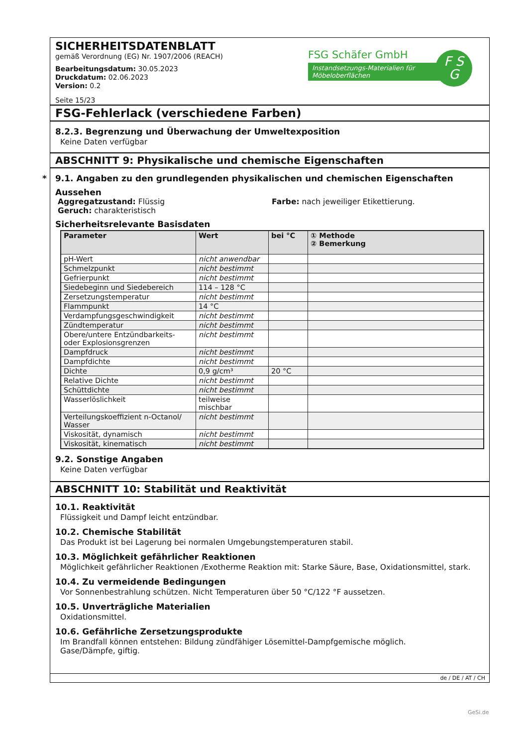SICHERHEITSDATENBLATT
gemäß Verordnung (EG) Nr. 1907/2006 (REACH)
Bearbeitungsdatum: 30.05.2023
Druckdatum: 02.06.2023
Version: 0.2
Seite 15/23
FSG Schäfer GmbH
Instandsetzungs-Materialien für Möbeloberflächen
F S
G
FSG-Fehlerlack (verschiedene Farben)
8.2.3. Begrenzung und Überwachung der Umweltexposition
Keine Daten verfügbar
ABSCHNITT 9: Physikalische und chemische Eigenschaften
* 9.1. Angaben zu den grundlegenden physikalischen und chemischen Eigenschaften
Aussehen
Aggregatzustand: Flüssig
Geruch: charakteristisch
Farbe: nach jeweiliger Etikettierung.
Sicherheitsrelevante Basisdaten
| Parameter | Wert | bei °C | ① Methode ② Bemerkung |
| --- | --- | --- | --- |
| pH-Wert | nicht anwendbar | | |
| Schmelzpunkt | nicht bestimmt | | |
| Gefrierpunkt | nicht bestimmt | | |
| Siedebeginn und Siedebereich | 114 – 128 °C | | |
| Zersetzungstemperatur | nicht bestimmt | | |
| Flammpunkt | 14 °C | | |
| Verdampfungsgeschwindigkeit | nicht bestimmt | | |
| Zündtemperatur | nicht bestimmt | | |
| Obere/untere Entzündbarkeits- oder Explosionsgrenzen | nicht bestimmt | | |
| Dampfdruck | nicht bestimmt | | |
| Dampfdichte | nicht bestimmt | | |
| Dichte | 0,9 g/cm³ | 20 °C | |
| Relative Dichte | nicht bestimmt | | |
| Schüttdichte | nicht bestimmt | | |
| Wasserlöslichkeit | teilweise mischbar | | |
| Verteilungskoeffizient n-Octanol/ Wasser | nicht bestimmt | | |
| Viskosität, dynamisch | nicht bestimmt | | |
| Viskosität, kinematisch | nicht bestimmt | | |
9.2. Sonstige Angaben
Keine Daten verfügbar
ABSCHNITT 10: Stabilität und Reaktivität
10.1. Reaktivität
Flüssigkeit und Dampf leicht entzündbar.
10.2. Chemische Stabilität
Das Produkt ist bei Lagerung bei normalen Umgebungstemperaturen stabil.
10.3. Möglichkeit gefährlicher Reaktionen
Möglichkeit gefährlicher Reaktionen /Exotherme Reaktion mit: Starke Säure, Base, Oxidationsmittel, stark.
10.4. Zu vermeidende Bedingungen
Vor Sonnenbestrahlung schützen. Nicht Temperaturen über 50 °C/122 °F aussetzen.
10.5. Unverträgliche Materialien
Oxidationsmittel.
10.6. Gefährliche Zersetzungsprodukte
Im Brandfall können entstehen: Bildung zündfähiger Lösemittel-Dampfgemische möglich.
Gase/Dämpfe, giftig.
de / DE / AT / CH
GeSi.de